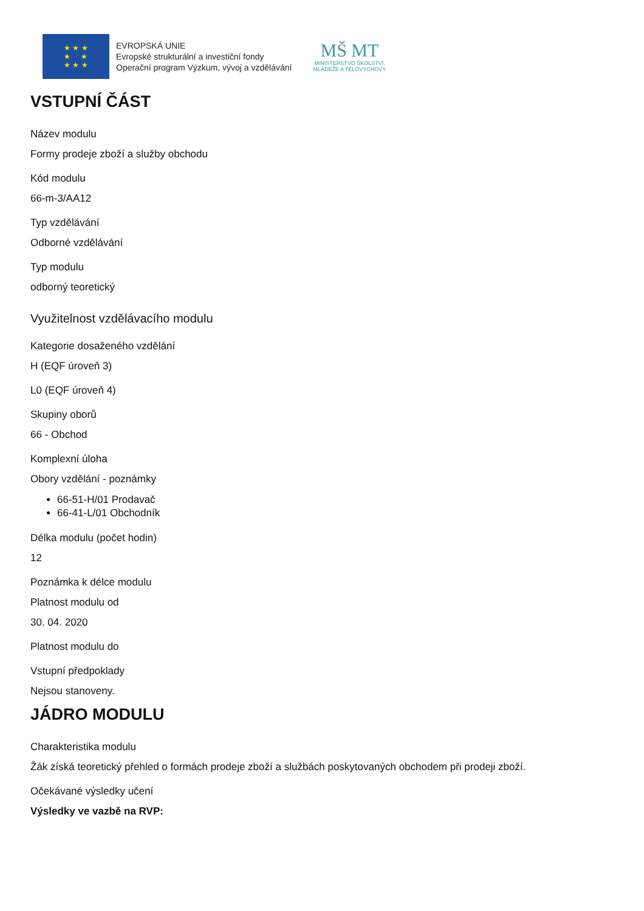★ ★ ★
★ ★
★ ★ ★
EVROPSKÁ UNIE
Evropské strukturální a investiční fondy
Operační program Výzkum, vývoj a vzdělávání
MŠ MT
MINISTERSTVO ŠKOLSTVÍ,
MLÁDEŽE A TĚLOVÝCHOVY
VSTUPNÍ ČÁST
Název modulu
Formy prodeje zboží a služby obchodu
Kód modulu
66-m-3/AA12
Typ vzdělávání
Odborné vzdělávání
Typ modulu
odborný teoretický
Využitelnost vzdělávacího modulu
Kategorie dosaženého vzdělání
H (EQF úroveň 3)
L0 (EQF úroveň 4)
Skupiny oborů
66 - Obchod
Komplexní úloha
Obory vzdělání - poznámky
66-51-H/01 Prodavač
66-41-L/01 Obchodník
Délka modulu (počet hodin)
12
Poznámka k délce modulu
Platnost modulu od
30. 04. 2020
Platnost modulu do
Vstupní předpoklady
Nejsou stanoveny.
JÁDRO MODULU
Charakteristika modulu
Žák získá teoretický přehled o formách prodeje zboží a službách poskytovaných obchodem při prodeji zboží.
Očekávané výsledky učení
Výsledky ve vazbě na RVP: